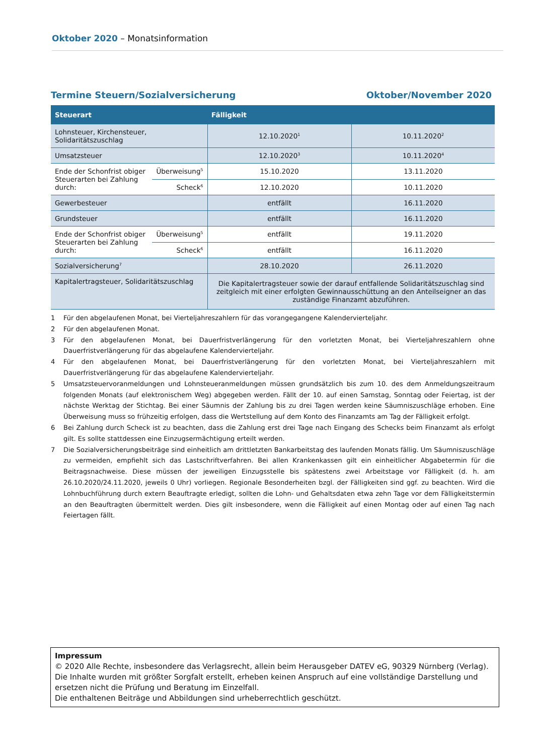Oktober 2020 – Monatsinformation
Termine Steuern/Sozialversicherung Oktober/November 2020
| Steuerart | | Fälligkeit | |
| --- | --- | --- | --- |
| Lohnsteuer, Kirchensteuer, Solidaritätszuschlag | | 12.10.2020<sup>1</sup> | 10.11.2020<sup>2</sup> |
| Umsatzsteuer | | 12.10.2020<sup>3</sup> | 10.11.2020<sup>4</sup> |
| Ende der Schonfrist obiger Steuerarten bei Zahlung durch: | Überweisung<sup>5</sup> | 15.10.2020 | 13.11.2020 |
| | Scheck<sup>6</sup> | 12.10.2020 | 10.11.2020 |
| Gewerbesteuer | | entfällt | 16.11.2020 |
| Grundsteuer | | entfällt | 16.11.2020 |
| Ende der Schonfrist obiger Steuerarten bei Zahlung durch: | Überweisung<sup>5</sup> | entfällt | 19.11.2020 |
| | Scheck<sup>6</sup> | entfällt | 16.11.2020 |
| Sozialversicherung<sup>7</sup> | | 28.10.2020 | 26.11.2020 |
| Kapitalertragsteuer, Solidaritätszuschlag | | Die Kapitalertragsteuer sowie der darauf entfallende Solidaritätszuschlag sind zeitgleich mit einer erfolgten Gewinnausschüttung an den Anteilseigner an das zuständige Finanzamt abzuführen. | |
1 Für den abgelaufenen Monat, bei Vierteljahreszahlern für das vorangegangene Kalendervierteljahr.
2 Für den abgelaufenen Monat.
3 Für den abgelaufenen Monat, bei Dauerfristverlängerung für den vorletzten Monat, bei Vierteljahreszahlern ohne Dauerfristverlängerung für das abgelaufene Kalendervierteljahr.
4 Für den abgelaufenen Monat, bei Dauerfristverlängerung für den vorletzten Monat, bei Vierteljahreszahlern mit Dauerfristverlängerung für das abgelaufene Kalendervierteljahr.
5 Umsatzsteuervoranmeldungen und Lohnsteueranmeldungen müssen grundsätzlich bis zum 10. des dem Anmeldungszeitraum folgenden Monats (auf elektronischem Weg) abgegeben werden. Fällt der 10. auf einen Samstag, Sonntag oder Feiertag, ist der nächste Werktag der Stichtag. Bei einer Säumnis der Zahlung bis zu drei Tagen werden keine Säumniszuschläge erhoben. Eine Überweisung muss so frühzeitig erfolgen, dass die Wertstellung auf dem Konto des Finanzamts am Tag der Fälligkeit erfolgt.
6 Bei Zahlung durch Scheck ist zu beachten, dass die Zahlung erst drei Tage nach Eingang des Schecks beim Finanzamt als erfolgt gilt. Es sollte stattdessen eine Einzugsermächtigung erteilt werden.
7 Die Sozialversicherungsbeiträge sind einheitlich am drittletzten Bankarbeitstag des laufenden Monats fällig. Um Säumniszuschläge zu vermeiden, empfiehlt sich das Lastschriftverfahren. Bei allen Krankenkassen gilt ein einheitlicher Abgabetermin für die Beitragsnachweise. Diese müssen der jeweiligen Einzugsstelle bis spätestens zwei Arbeitstage vor Fälligkeit (d. h. am 26.10.2020/24.11.2020, jeweils 0 Uhr) vorliegen. Regionale Besonderheiten bzgl. der Fälligkeiten sind ggf. zu beachten. Wird die Lohnbuchführung durch extern Beauftragte erledigt, sollten die Lohn- und Gehaltsdaten etwa zehn Tage vor dem Fälligkeitstermin an den Beauftragten übermittelt werden. Dies gilt insbesondere, wenn die Fälligkeit auf einen Montag oder auf einen Tag nach Feiertagen fällt.
Impressum
© 2020 Alle Rechte, insbesondere das Verlagsrecht, allein beim Herausgeber DATEV eG, 90329 Nürnberg (Verlag).
Die Inhalte wurden mit größter Sorgfalt erstellt, erheben keinen Anspruch auf eine vollständige Darstellung und ersetzen nicht die Prüfung und Beratung im Einzelfall.
Die enthaltenen Beiträge und Abbildungen sind urheberrechtlich geschützt.